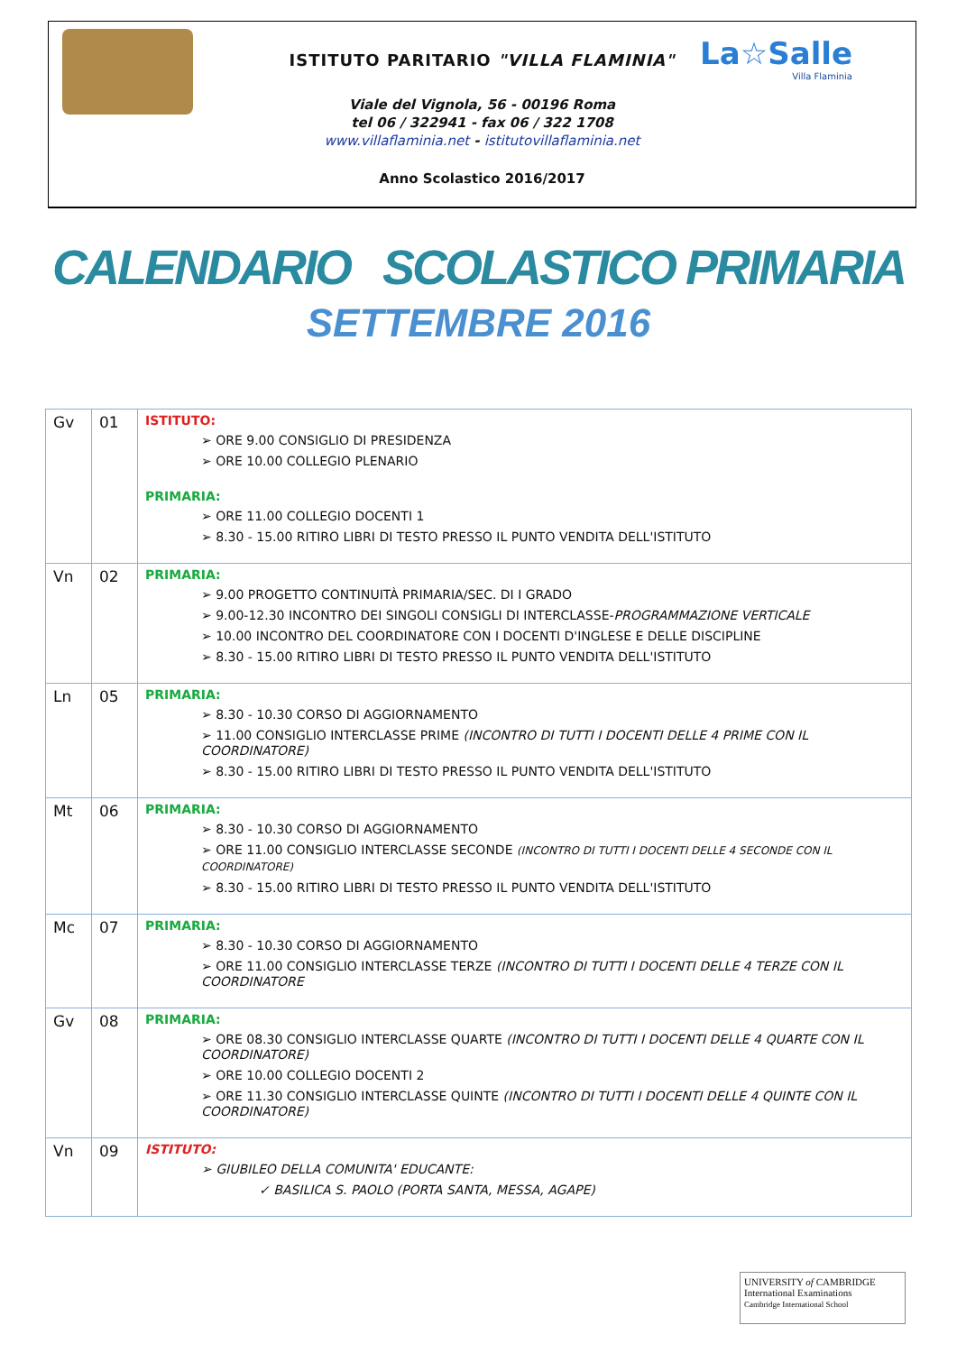La☆Salle
Villa Flaminia
ISTITUTO PARITARIO "VILLA FLAMINIA"
Viale del Vignola, 56 - 00196 Roma
tel 06 / 322941 - fax 06 / 322 1708
www.villaflaminia.net - istitutovillaflaminia.net
Anno Scolastico 2016/2017
CALENDARIO SCOLASTICO PRIMARIA
SETTEMBRE 2016
| Gv | 01 | ISTITUTO: ➢ ORE 9.00 CONSIGLIO DI PRESIDENZA ➢ ORE 10.00 COLLEGIO PLENARIO PRIMARIA: ➢ ORE 11.00 COLLEGIO DOCENTI 1 ➢ 8.30 - 15.00 RITIRO LIBRI DI TESTO PRESSO IL PUNTO VENDITA DELL'ISTITUTO |
| Vn | 02 | PRIMARIA: ➢ 9.00 PROGETTO CONTINUITÀ PRIMARIA/SEC. DI I GRADO ➢ 9.00-12.30 INCONTRO DEI SINGOLI CONSIGLI DI INTERCLASSE- PROGRAMMAZIONE VERTICALE ➢ 10.00 INCONTRO DEL COORDINATORE CON I DOCENTI D'INGLESE E DELLE DISCIPLINE ➢ 8.30 - 15.00 RITIRO LIBRI DI TESTO PRESSO IL PUNTO VENDITA DELL'ISTITUTO |
| Ln | 05 | PRIMARIA: ➢ 8.30 - 10.30 CORSO DI AGGIORNAMENTO ➢ 11.00 CONSIGLIO INTERCLASSE PRIME (INCONTRO DI TUTTI I DOCENTI DELLE 4 PRIME CON IL COORDINATORE) ➢ 8.30 - 15.00 RITIRO LIBRI DI TESTO PRESSO IL PUNTO VENDITA DELL'ISTITUTO |
| Mt | 06 | PRIMARIA: ➢ 8.30 - 10.30 CORSO DI AGGIORNAMENTO ➢ ORE 11.00 CONSIGLIO INTERCLASSE SECONDE (INCONTRO DI TUTTI I DOCENTI DELLE 4 SECONDE CON IL COORDINATORE) ➢ 8.30 - 15.00 RITIRO LIBRI DI TESTO PRESSO IL PUNTO VENDITA DELL'ISTITUTO |
| Mc | 07 | PRIMARIA: ➢ 8.30 - 10.30 CORSO DI AGGIORNAMENTO ➢ ORE 11.00 CONSIGLIO INTERCLASSE TERZE (INCONTRO DI TUTTI I DOCENTI DELLE 4 TERZE CON IL COORDINATORE |
| Gv | 08 | PRIMARIA: ➢ ORE 08.30 CONSIGLIO INTERCLASSE QUARTE (INCONTRO DI TUTTI I DOCENTI DELLE 4 QUARTE CON IL COORDINATORE) ➢ ORE 10.00 COLLEGIO DOCENTI 2 ➢ ORE 11.30 CONSIGLIO INTERCLASSE QUINTE (INCONTRO DI TUTTI I DOCENTI DELLE 4 QUINTE CON IL COORDINATORE) |
| Vn | 09 | ISTITUTO: ➢ GIUBILEO DELLA COMUNITA' EDUCANTE: ✓ BASILICA S. PAOLO (PORTA SANTA, MESSA, AGAPE) |
UNIVERSITY of CAMBRIDGE
International Examinations
Cambridge International School